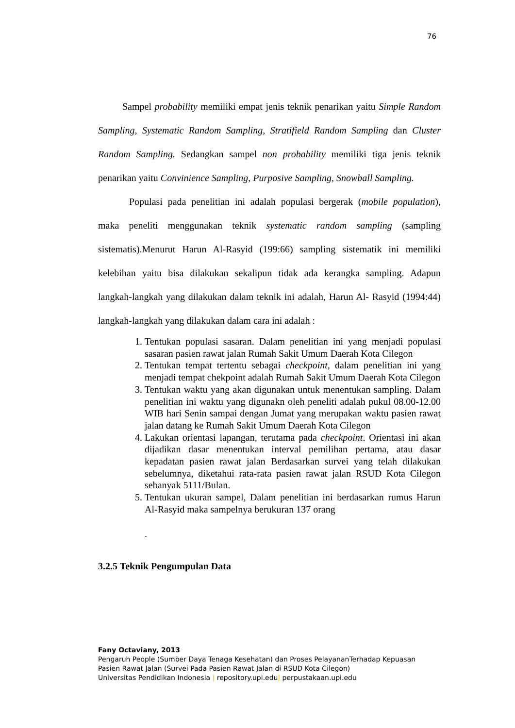76
Sampel probability memiliki empat jenis teknik penarikan yaitu Simple Random Sampling, Systematic Random Sampling, Stratifield Random Sampling dan Cluster Random Sampling. Sedangkan sampel non probability memiliki tiga jenis teknik penarikan yaitu Convinience Sampling, Purposive Sampling, Snowball Sampling.
Populasi pada penelitian ini adalah populasi bergerak (mobile population), maka peneliti menggunakan teknik systematic random sampling (sampling sistematis).Menurut Harun Al-Rasyid (199:66) sampling sistematik ini memiliki kelebihan yaitu bisa dilakukan sekalipun tidak ada kerangka sampling. Adapun langkah-langkah yang dilakukan dalam teknik ini adalah, Harun Al- Rasyid (1994:44) langkah-langkah yang dilakukan dalam cara ini adalah :
1. Tentukan populasi sasaran. Dalam penelitian ini yang menjadi populasi sasaran pasien rawat jalan Rumah Sakit Umum Daerah Kota Cilegon
2. Tentukan tempat tertentu sebagai checkpoint, dalam penelitian ini yang menjadi tempat chekpoint adalah Rumah Sakit Umum Daerah Kota Cilegon
3. Tentukan waktu yang akan digunakan untuk menentukan sampling. Dalam penelitian ini waktu yang digunakn oleh peneliti adalah pukul 08.00-12.00 WIB hari Senin sampai dengan Jumat yang merupakan waktu pasien rawat jalan datang ke Rumah Sakit Umum Daerah Kota Cilegon
4. Lakukan orientasi lapangan, terutama pada checkpoint. Orientasi ini akan dijadikan dasar menentukan interval pemilihan pertama, atau dasar kepadatan pasien rawat jalan Berdasarkan survei yang telah dilakukan sebelumnya, diketahui rata-rata pasien rawat jalan RSUD Kota Cilegon sebanyak 5111/Bulan.
5. Tentukan ukuran sampel, Dalam penelitian ini berdasarkan rumus Harun Al-Rasyid maka sampelnya berukuran 137 orang
.
3.2.5 Teknik Pengumpulan Data
Fany Octaviany, 2013
Pengaruh People (Sumber Daya Tenaga Kesehatan) dan Proses PelayananTerhadap Kepuasan
Pasien Rawat Jalan (Survei Pada Pasien Rawat Jalan di RSUD Kota Cilegon)
Universitas Pendidikan Indonesia | repository.upi.edu| perpustakaan.upi.edu